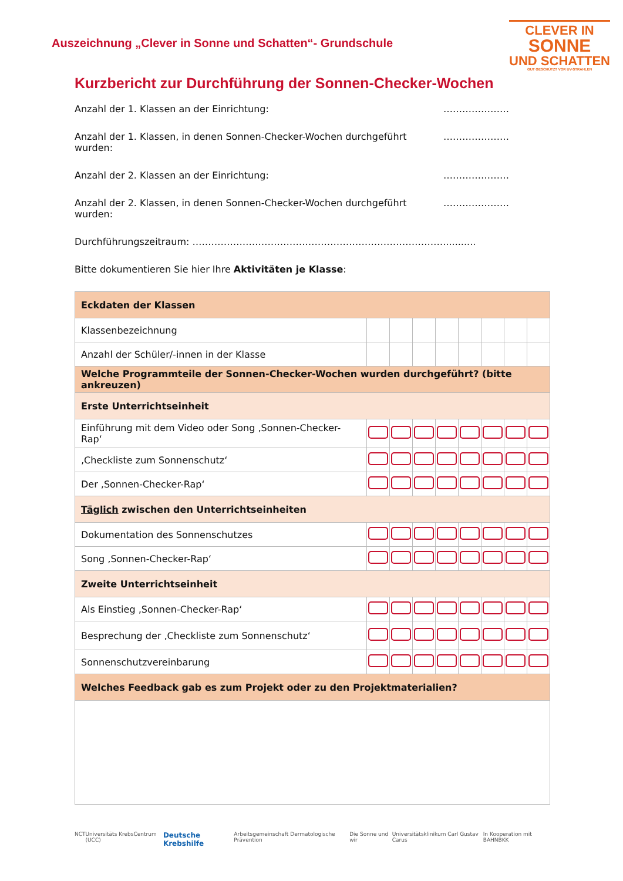Auszeichnung „Clever in Sonne und Schatten“- Grundschule
CLEVER IN
SONNE
UND SCHATTEN
GUT GESCHÜTZT VOR UV-STRAHLEN
Kurzbericht zur Durchführung der Sonnen-Checker-Wochen
Anzahl der 1. Klassen an der Einrichtung: …………………
Anzahl der 1. Klassen, in denen Sonnen-Checker-Wochen durchgeführt wurden: …………………
Anzahl der 2. Klassen an der Einrichtung: …………………
Anzahl der 2. Klassen, in denen Sonnen-Checker-Wochen durchgeführt wurden: …………………
Durchführungszeitraum: ………………………………………………………………………..........
Bitte dokumentieren Sie hier Ihre Aktivitäten je Klasse:
| Eckdaten der Klassen | | | | | | | | |
| Klassenbezeichnung | | | | | | | | |
| Anzahl der Schüler/-innen in der Klasse | | | | | | | | |
| Welche Programmteile der Sonnen-Checker-Wochen wurden durchgeführt? (bitte ankreuzen) | | | | | | | | |
| Erste Unterrichtseinheit | | | | | | | | |
| Einführung mit dem Video oder Song ‚Sonnen-Checker-Rap‘ | | | | | | | | |
| ‚Checkliste zum Sonnenschutz‘ | | | | | | | | |
| Der ‚Sonnen-Checker-Rap‘ | | | | | | | | |
| Täglich zwischen den Unterrichtseinheiten | | | | | | | | |
| Dokumentation des Sonnenschutzes | | | | | | | | |
| Song ‚Sonnen-Checker-Rap‘ | | | | | | | | |
| Zweite Unterrichtseinheit | | | | | | | | |
| Als Einstieg ‚Sonnen-Checker-Rap‘ | | | | | | | | |
| Besprechung der ‚Checkliste zum Sonnenschutz‘ | | | | | | | | |
| Sonnenschutzvereinbarung | | | | | | | | |
| Welches Feedback gab es zum Projekt oder zu den Projektmaterialien? | | | | | | | | |
NCT Universitäts KrebsCentrum (UCC) Deutsche Krebshilfe Arbeitsgemeinschaft Dermatologische Prävention Die Sonne und wir Universitätsklinikum Carl Gustav Carus In Kooperation mit BAHNBKK